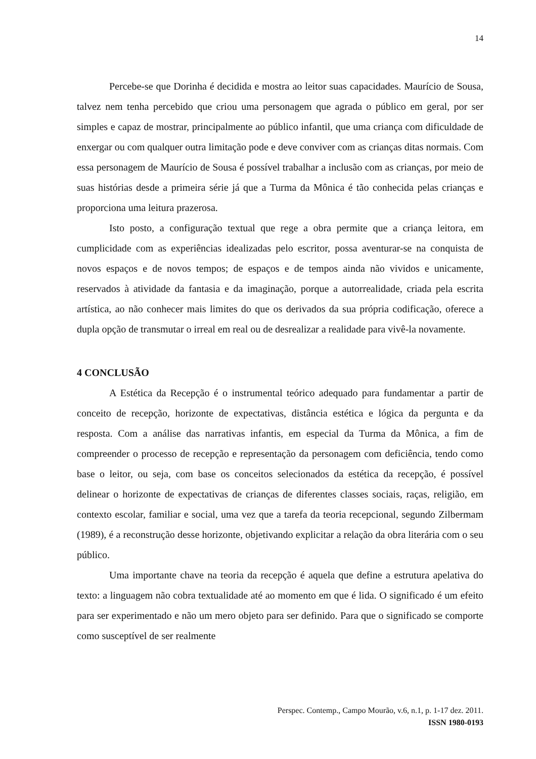14
Percebe-se que Dorinha é decidida e mostra ao leitor suas capacidades. Maurício de Sousa, talvez nem tenha percebido que criou uma personagem que agrada o público em geral, por ser simples e capaz de mostrar, principalmente ao público infantil, que uma criança com dificuldade de enxergar ou com qualquer outra limitação pode e deve conviver com as crianças ditas normais. Com essa personagem de Maurício de Sousa é possível trabalhar a inclusão com as crianças, por meio de suas histórias desde a primeira série já que a Turma da Mônica é tão conhecida pelas crianças e proporciona uma leitura prazerosa.
Isto posto, a configuração textual que rege a obra permite que a criança leitora, em cumplicidade com as experiências idealizadas pelo escritor, possa aventurar-se na conquista de novos espaços e de novos tempos; de espaços e de tempos ainda não vividos e unicamente, reservados à atividade da fantasia e da imaginação, porque a autorrealidade, criada pela escrita artística, ao não conhecer mais limites do que os derivados da sua própria codificação, oferece a dupla opção de transmutar o irreal em real ou de desrealizar a realidade para vivê-la novamente.
4 CONCLUSÃO
A Estética da Recepção é o instrumental teórico adequado para fundamentar a partir de conceito de recepção, horizonte de expectativas, distância estética e lógica da pergunta e da resposta. Com a análise das narrativas infantis, em especial da Turma da Mônica, a fim de compreender o processo de recepção e representação da personagem com deficiência, tendo como base o leitor, ou seja, com base os conceitos selecionados da estética da recepção, é possível delinear o horizonte de expectativas de crianças de diferentes classes sociais, raças, religião, em contexto escolar, familiar e social, uma vez que a tarefa da teoria recepcional, segundo Zilbermam (1989), é a reconstrução desse horizonte, objetivando explicitar a relação da obra literária com o seu público.
Uma importante chave na teoria da recepção é aquela que define a estrutura apelativa do texto: a linguagem não cobra textualidade até ao momento em que é lida. O significado é um efeito para ser experimentado e não um mero objeto para ser definido. Para que o significado se comporte como susceptível de ser realmente
Perspec. Contemp., Campo Mourão, v.6, n.1, p. 1-17 dez. 2011.
ISSN 1980-0193